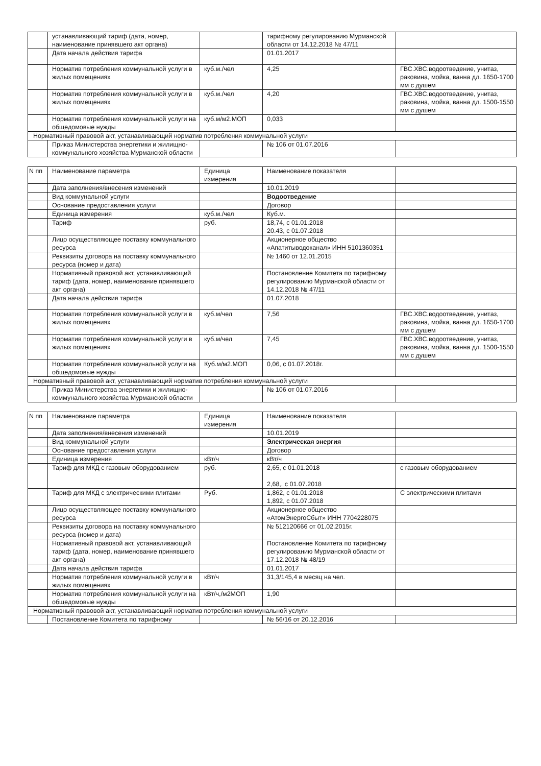| | устанавливающий тариф (дата, номер, наименование принявшего акт органа) | | тарифному регулированию Мурманской области от 14.12.2018 № 47/11 | |
| | Дата начала действия тарифа | | 01.01.2017 | |
| | Норматив потребления коммунальной услуги в жилых помещениях | куб.м./чел | 4,25 | ГВС.ХВС.водоотведение, унитаз, раковина, мойка, ванна дл. 1650-1700 мм с душем |
| | Норматив потребления коммунальной услуги в жилых помещениях | куб.м./чел | 4,20 | ГВС.ХВС.водоотведение, унитаз, раковина, мойка, ванна дл. 1500-1550 мм с душем |
| | Норматив потребления коммунальной услуги на общедомовые нужды | куб.м/м2.МОП | 0,033 | |
| Нормативный правовой акт, устанавливающий норматив потребления коммунальной услуги | | | | |
| | Приказ Министерства энергетики и жилищно-коммунального хозяйства Мурманской области | | № 106 от 01.07.2016 | |
| N пп | Наименование параметра | Единица измерения | Наименование показателя | |
| --- | --- | --- | --- | --- |
| | Дата заполнения/внесения изменений | | 10.01.2019 | |
| | Вид коммунальной услуги | | Водоотведение | |
| | Основание предоставления услуги | | Договор | |
| | Единица измерения | куб.м./чел | Куб.м. | |
| | Тариф | руб. | 18,74, с 01.01.2018 20.43, с 01.07.2018 | |
| | Лицо осуществляющее поставку коммунального ресурса | | Акционерное общество «Апатитыводоканал» ИНН 5101360351 | |
| | Реквизиты договора на поставку коммунального ресурса (номер и дата) | | № 1460 от 12.01.2015 | |
| | Нормативный правовой акт, устанавливающий тариф (дата, номер, наименование принявшего акт органа) | | Постановление Комитета по тарифному регулированию Мурманской области от 14.12.2018 № 47/11 | |
| | Дата начала действия тарифа | | 01.07.2018 | |
| | Норматив потребления коммунальной услуги в жилых помещениях | куб.м/чел | 7,56 | ГВС.ХВС.водоотведение, унитаз, раковина, мойка, ванна дл. 1650-1700 мм с душем |
| | Норматив потребления коммунальной услуги в жилых помещениях | куб.м/чел | 7,45 | ГВС.ХВС.водоотведение, унитаз, раковина, мойка, ванна дл. 1500-1550 мм с душем |
| | Норматив потребления коммунальной услуги на общедомовые нужды | Куб.м/м2.МОП | 0,06, с 01.07.2018г. | |
| Нормативный правовой акт, устанавливающий норматив потребления коммунальной услуги | | | | |
| | Приказ Министерства энергетики и жилищно-коммунального хозяйства Мурманской области | | № 106 от 01.07.2016 | |
| N пп | Наименование параметра | Единица измерения | Наименование показателя | |
| --- | --- | --- | --- | --- |
| | Дата заполнения/внесения изменений | | 10.01.2019 | |
| | Вид коммунальной услуги | | Электрическая энергия | |
| | Основание предоставления услуги | | Договор | |
| | Единица измерения | кВт/ч | кВт/ч | |
| | Тариф для МКД с газовым оборудованием | руб. | 2,65, с 01.01.2018 2,68,. с 01.07.2018 | с газовым оборудованием |
| | Тариф для МКД с электрическими плитами | Руб. | 1,862, с 01.01.2018 1,892, с 01.07.2018 | С электрическими плитами |
| | Лицо осуществляющее поставку коммунального ресурса | | Акционерное общество «АтомЭнергоСбыт» ИНН 7704228075 | |
| | Реквизиты договора на поставку коммунального ресурса (номер и дата) | | № 512120666 от 01.02.2015г. | |
| | Нормативный правовой акт, устанавливающий тариф (дата, номер, наименование принявшего акт органа) | | Постановление Комитета по тарифному регулированию Мурманской области от 17.12.2018 № 48/19 | |
| | Дата начала действия тарифа | | 01.01.2017 | |
| | Норматив потребления коммунальной услуги в жилых помещениях | кВт/ч | 31,3/145,4 в месяц на чел. | |
| | Норматив потребления коммунальной услуги на общедомовые нужды | кВт/ч,/м2МОП | 1,90 | |
| Нормативный правовой акт, устанавливающий норматив потребления коммунальной услуги | | | | |
| | Постановление Комитета по тарифному | | № 56/16 от 20.12.2016 | |